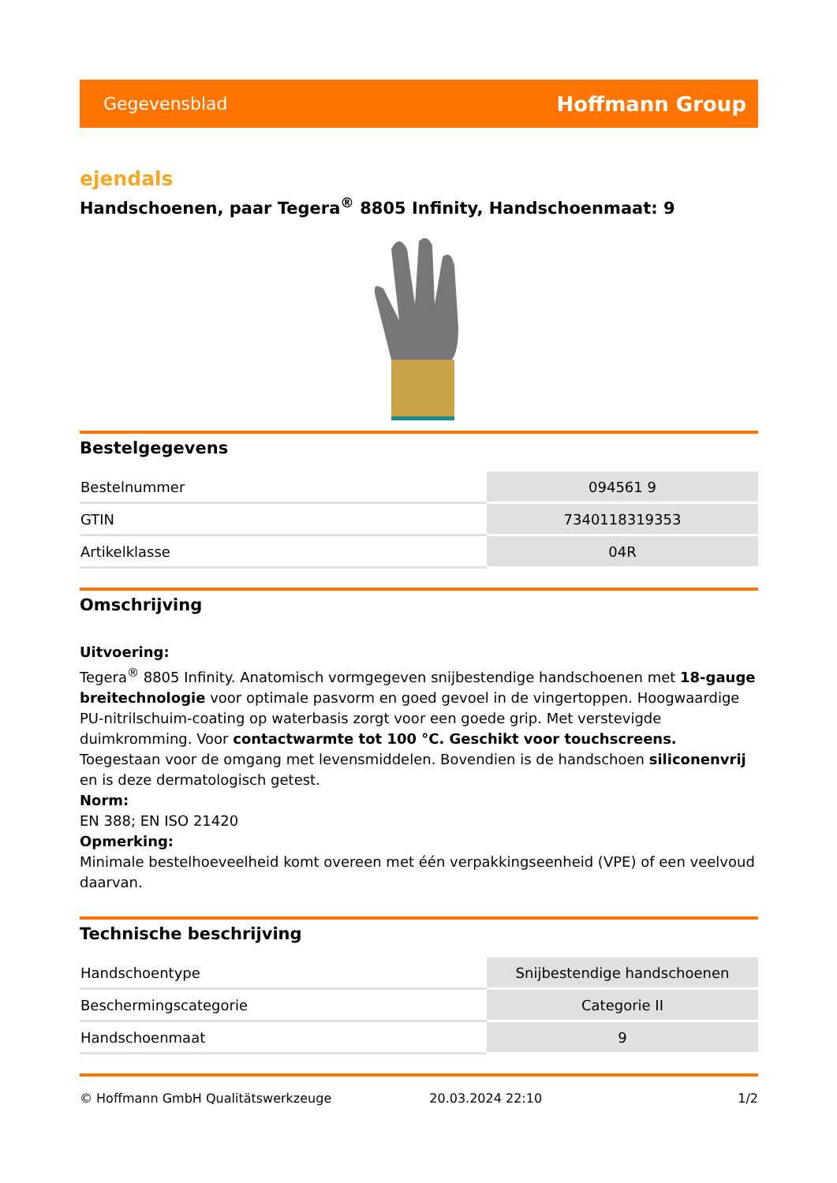Gegevensblad Hoffmann Group
ejendals
Handschoenen, paar Tegera<sup>®</sup> 8805 Infinity, Handschoenmaat: 9
Bestelgegevens
| Bestelnummer | 094561 9 |
| GTIN | 7340118319353 |
| Artikelklasse | 04R |
Omschrijving
Uitvoering:
Tegera<sup>®</sup> 8805 Infinity. Anatomisch vormgegeven snijbestendige handschoenen met 18-gauge breitechnologie voor optimale pasvorm en goed gevoel in de vingertoppen. Hoogwaardige PU-nitrilschuim-coating op waterbasis zorgt voor een goede grip. Met verstevigde duimkromming. Voor contactwarmte tot 100 °C. Geschikt voor touchscreens. Toegestaan voor de omgang met levensmiddelen. Bovendien is de handschoen siliconenvrij en is deze dermatologisch getest.
Norm:
EN 388; EN ISO 21420
Opmerking:
Minimale bestelhoeveelheid komt overeen met één verpakkingseenheid (VPE) of een veelvoud daarvan.
Technische beschrijving
| Handschoentype | Snijbestendige handschoenen |
| Beschermingscategorie | Categorie II |
| Handschoenmaat | 9 |
© Hoffmann GmbH Qualitätswerkzeuge 20.03.2024 22:10 1/2